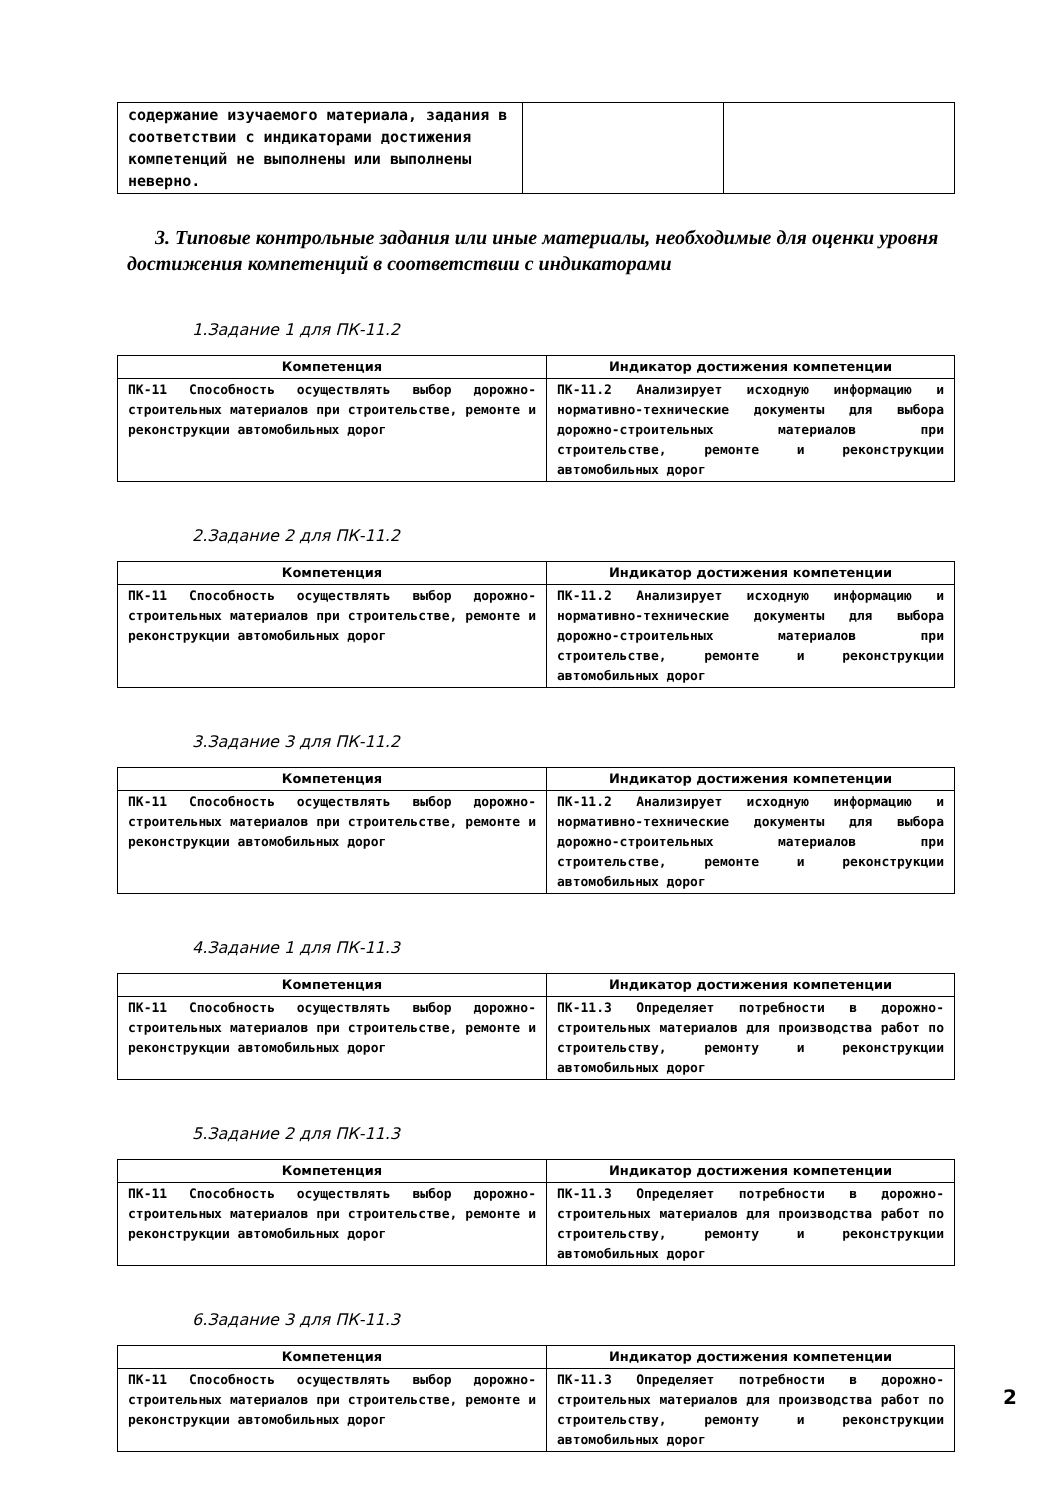| содержание изучаемого материала, задания в соответствии с индикаторами достижения компетенций не выполнены или выполнены неверно. | | |
3. Типовые контрольные задания или иные материалы, необходимые для оценки уровня достижения компетенций в соответствии с индикаторами
1.Задание 1 для ПК-11.2
| Компетенция | Индикатор достижения компетенции |
| --- | --- |
| ПК-11 Способность осуществлять выбор дорожно-строительных материалов при строительстве, ремонте и реконструкции автомобильных дорог | ПК-11.2 Анализирует исходную информацию и нормативно-технические документы для выбора дорожно-строительных материалов при строительстве, ремонте и реконструкции автомобильных дорог |
2.Задание 2 для ПК-11.2
| Компетенция | Индикатор достижения компетенции |
| --- | --- |
| ПК-11 Способность осуществлять выбор дорожно-строительных материалов при строительстве, ремонте и реконструкции автомобильных дорог | ПК-11.2 Анализирует исходную информацию и нормативно-технические документы для выбора дорожно-строительных материалов при строительстве, ремонте и реконструкции автомобильных дорог |
3.Задание 3 для ПК-11.2
| Компетенция | Индикатор достижения компетенции |
| --- | --- |
| ПК-11 Способность осуществлять выбор дорожно-строительных материалов при строительстве, ремонте и реконструкции автомобильных дорог | ПК-11.2 Анализирует исходную информацию и нормативно-технические документы для выбора дорожно-строительных материалов при строительстве, ремонте и реконструкции автомобильных дорог |
4.Задание 1 для ПК-11.3
| Компетенция | Индикатор достижения компетенции |
| --- | --- |
| ПК-11 Способность осуществлять выбор дорожно-строительных материалов при строительстве, ремонте и реконструкции автомобильных дорог | ПК-11.3 Определяет потребности в дорожно-строительных материалов для производства работ по строительству, ремонту и реконструкции автомобильных дорог |
5.Задание 2 для ПК-11.3
| Компетенция | Индикатор достижения компетенции |
| --- | --- |
| ПК-11 Способность осуществлять выбор дорожно-строительных материалов при строительстве, ремонте и реконструкции автомобильных дорог | ПК-11.3 Определяет потребности в дорожно-строительных материалов для производства работ по строительству, ремонту и реконструкции автомобильных дорог |
6.Задание 3 для ПК-11.3
| Компетенция | Индикатор достижения компетенции |
| --- | --- |
| ПК-11 Способность осуществлять выбор дорожно-строительных материалов при строительстве, ремонте и реконструкции автомобильных дорог | ПК-11.3 Определяет потребности в дорожно-строительных материалов для производства работ по строительству, ремонту и реконструкции автомобильных дорог |
2